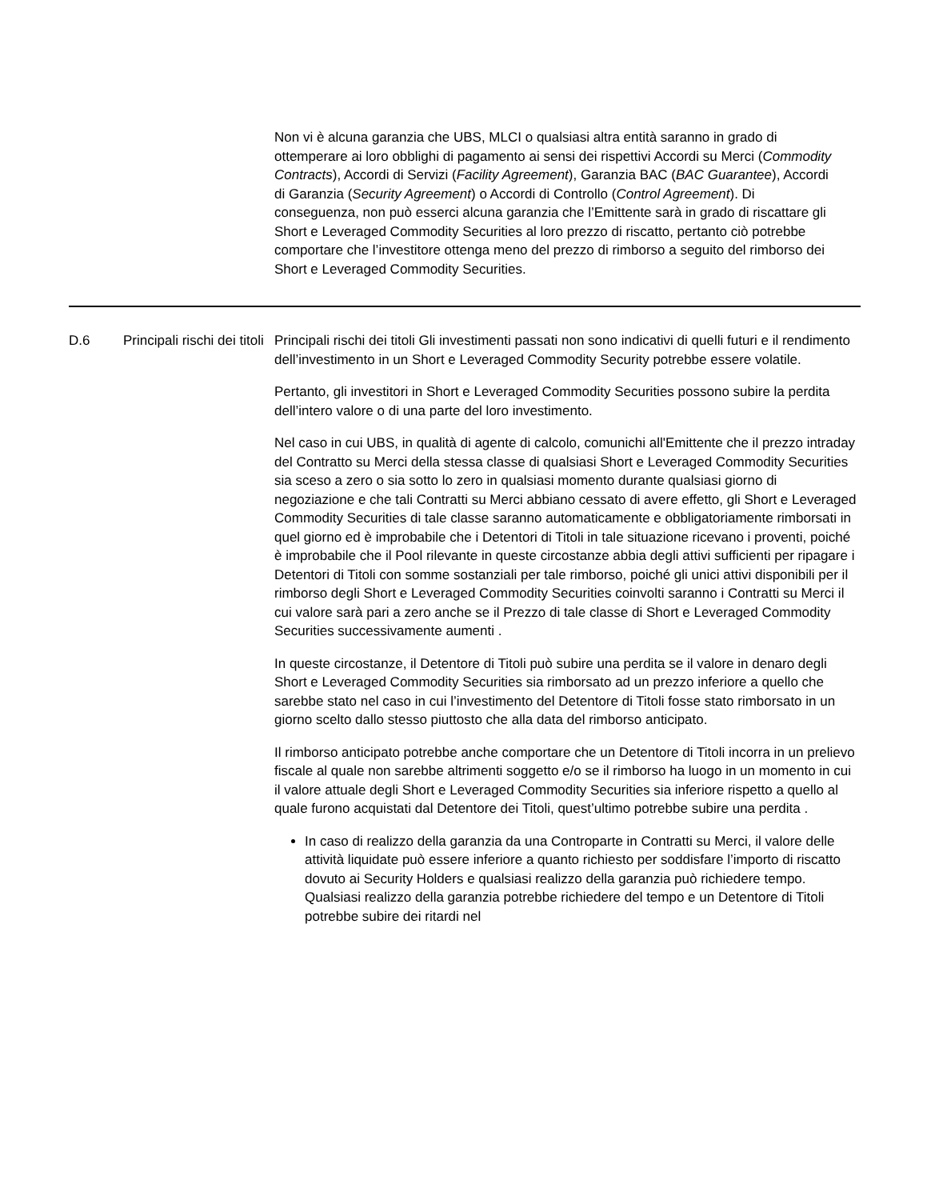Non vi è alcuna garanzia che UBS, MLCI o qualsiasi altra entità saranno in grado di ottemperare ai loro obblighi di pagamento ai sensi dei rispettivi Accordi su Merci (Commodity Contracts), Accordi di Servizi (Facility Agreement), Garanzia BAC (BAC Guarantee), Accordi di Garanzia (Security Agreement) o Accordi di Controllo (Control Agreement). Di conseguenza, non può esserci alcuna garanzia che l’Emittente sarà in grado di riscattare gli Short e Leveraged Commodity Securities al loro prezzo di riscatto, pertanto ciò potrebbe comportare che l’investitore ottenga meno del prezzo di rimborso a seguito del rimborso dei Short e Leveraged Commodity Securities.
| D.6 | Principali rischi dei titoli | Principali rischi dei titoli Gli investimenti passati non sono indicativi di quelli futuri e il rendimento dell’investimento in un Short e Leveraged Commodity Security potrebbe essere volatile. Pertanto, gli investitori in Short e Leveraged Commodity Securities possono subire la perdita dell’intero valore o di una parte del loro investimento. Nel caso in cui UBS, in qualità di agente di calcolo, comunichi all'Emittente che il prezzo intraday del Contratto su Merci della stessa classe di qualsiasi Short e Leveraged Commodity Securities sia sceso a zero o sia sotto lo zero in qualsiasi momento durante qualsiasi giorno di negoziazione e che tali Contratti su Merci abbiano cessato di avere effetto, gli Short e Leveraged Commodity Securities di tale classe saranno automaticamente e obbligatoriamente rimborsati in quel giorno ed è improbabile che i Detentori di Titoli in tale situazione ricevano i proventi, poiché è improbabile che il Pool rilevante in queste circostanze abbia degli attivi sufficienti per ripagare i Detentori di Titoli con somme sostanziali per tale rimborso, poiché gli unici attivi disponibili per il rimborso degli Short e Leveraged Commodity Securities coinvolti saranno i Contratti su Merci il cui valore sarà pari a zero anche se il Prezzo di tale classe di Short e Leveraged Commodity Securities successivamente aumenti . In queste circostanze, il Detentore di Titoli può subire una perdita se il valore in denaro degli Short e Leveraged Commodity Securities sia rimborsato ad un prezzo inferiore a quello che sarebbe stato nel caso in cui l’investimento del Detentore di Titoli fosse stato rimborsato in un giorno scelto dallo stesso piuttosto che alla data del rimborso anticipato. Il rimborso anticipato potrebbe anche comportare che un Detentore di Titoli incorra in un prelievo fiscale al quale non sarebbe altrimenti soggetto e/o se il rimborso ha luogo in un momento in cui il valore attuale degli Short e Leveraged Commodity Securities sia inferiore rispetto a quello al quale furono acquistati dal Detentore dei Titoli, quest’ultimo potrebbe subire una perdita . In caso di realizzo della garanzia da una Controparte in Contratti su Merci, il valore delle attività liquidate può essere inferiore a quanto richiesto per soddisfare l’importo di riscatto dovuto ai Security Holders e qualsiasi realizzo della garanzia può richiedere tempo. Qualsiasi realizzo della garanzia potrebbe richiedere del tempo e un Detentore di Titoli potrebbe subire dei ritardi nel |